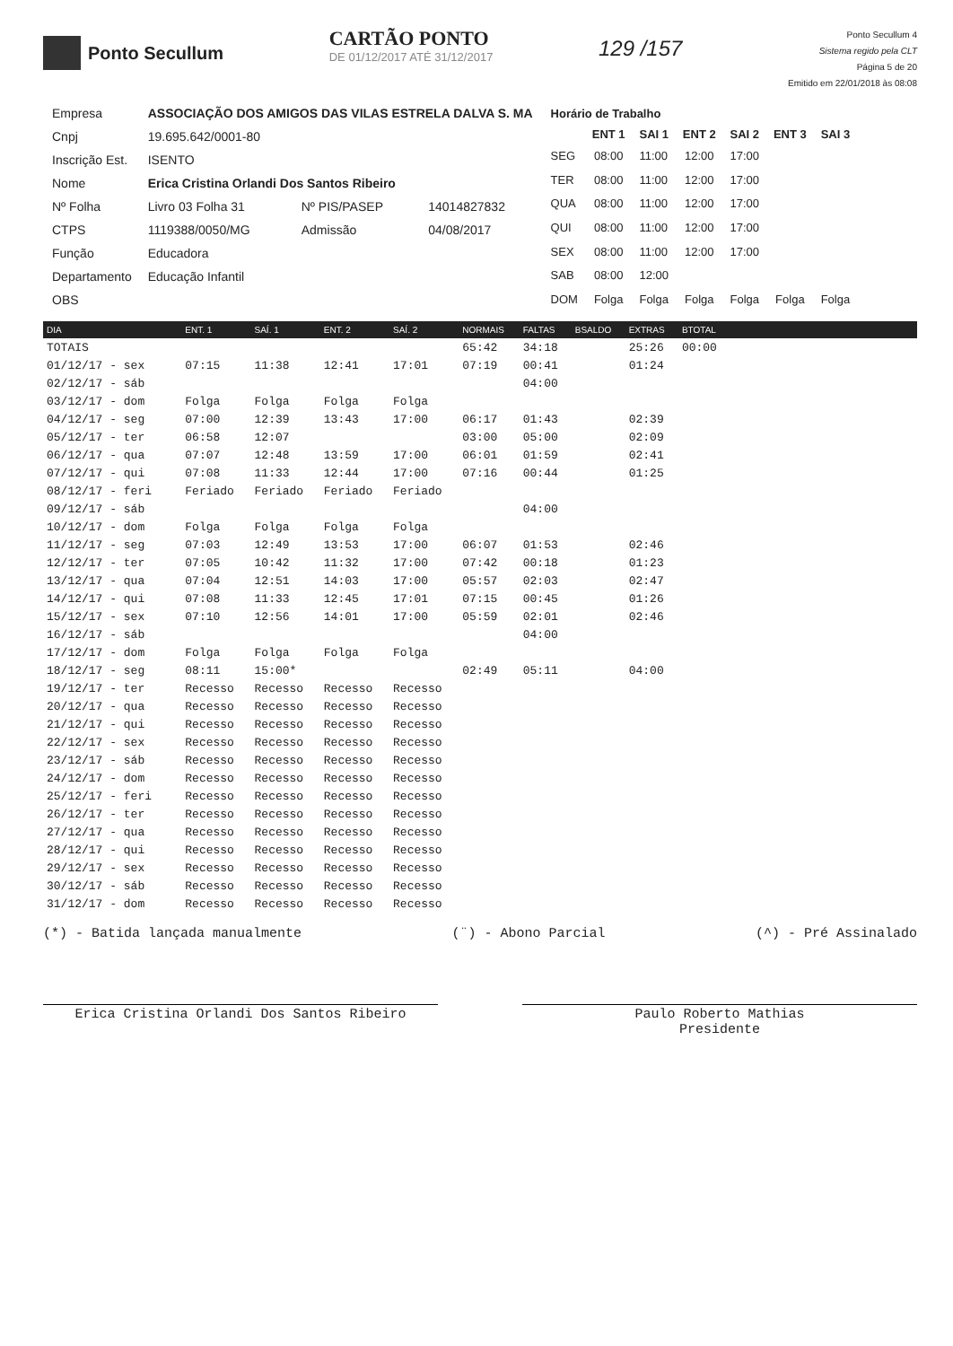Ponto Secullum
CARTÃO PONTO
DE 01/12/2017 ATÉ 31/12/2017
129 /157
Ponto Secullum 4
Sistema regido pela CLT
Página 5 de 20
Emitido em 22/01/2018 às 08:08
| Empresa | ASSOCIAÇÃO DOS AMIGOS DAS VILAS ESTRELA DALVA S. MA | | |
| Cnpj | 19.695.642/0001-80 | | |
| Inscrição Est. | ISENTO | | |
| Nome | Erica Cristina Orlandi Dos Santos Ribeiro | | |
| Nº Folha | Livro 03 Folha 31 | Nº PIS/PASEP | 14014827832 |
| CTPS | 1119388/0050/MG | Admissão | 04/08/2017 |
| Função | Educadora | | |
| Departamento | Educação Infantil | | |
| OBS | | | |
| Horário de Trabalho | | | | | | |
| | ENT 1 | SAI 1 | ENT 2 | SAI 2 | ENT 3 | SAI 3 |
| SEG | 08:00 | 11:00 | 12:00 | 17:00 | | |
| TER | 08:00 | 11:00 | 12:00 | 17:00 | | |
| QUA | 08:00 | 11:00 | 12:00 | 17:00 | | |
| QUI | 08:00 | 11:00 | 12:00 | 17:00 | | |
| SEX | 08:00 | 11:00 | 12:00 | 17:00 | | |
| SAB | 08:00 | 12:00 | | | | |
| DOM | Folga | Folga | Folga | Folga | Folga | Folga |
| DIA | ENT. 1 | SAÍ. 1 | ENT. 2 | SAÍ. 2 | NORMAIS | FALTAS | BSALDO | EXTRAS | BTOTAL | |
| --- | --- | --- | --- | --- | --- | --- | --- | --- | --- | --- |
| TOTAIS | | | | | 65:42 | 34:18 | | 25:26 | 00:00 | |
| 01/12/17 - sex | 07:15 | 11:38 | 12:41 | 17:01 | 07:19 | 00:41 | | 01:24 | | |
| 02/12/17 - sáb | | | | | | 04:00 | | | | |
| 03/12/17 - dom | Folga | Folga | Folga | Folga | | | | | | |
| 04/12/17 - seg | 07:00 | 12:39 | 13:43 | 17:00 | 06:17 | 01:43 | | 02:39 | | |
| 05/12/17 - ter | 06:58 | 12:07 | | | 03:00 | 05:00 | | 02:09 | | |
| 06/12/17 - qua | 07:07 | 12:48 | 13:59 | 17:00 | 06:01 | 01:59 | | 02:41 | | |
| 07/12/17 - qui | 07:08 | 11:33 | 12:44 | 17:00 | 07:16 | 00:44 | | 01:25 | | |
| 08/12/17 - feri | Feriado | Feriado | Feriado | Feriado | | | | | | |
| 09/12/17 - sáb | | | | | | 04:00 | | | | |
| 10/12/17 - dom | Folga | Folga | Folga | Folga | | | | | | |
| 11/12/17 - seg | 07:03 | 12:49 | 13:53 | 17:00 | 06:07 | 01:53 | | 02:46 | | |
| 12/12/17 - ter | 07:05 | 10:42 | 11:32 | 17:00 | 07:42 | 00:18 | | 01:23 | | |
| 13/12/17 - qua | 07:04 | 12:51 | 14:03 | 17:00 | 05:57 | 02:03 | | 02:47 | | |
| 14/12/17 - qui | 07:08 | 11:33 | 12:45 | 17:01 | 07:15 | 00:45 | | 01:26 | | |
| 15/12/17 - sex | 07:10 | 12:56 | 14:01 | 17:00 | 05:59 | 02:01 | | 02:46 | | |
| 16/12/17 - sáb | | | | | | 04:00 | | | | |
| 17/12/17 - dom | Folga | Folga | Folga | Folga | | | | | | |
| 18/12/17 - seg | 08:11 | 15:00* | | | 02:49 | 05:11 | | 04:00 | | |
| 19/12/17 - ter | Recesso | Recesso | Recesso | Recesso | | | | | | |
| 20/12/17 - qua | Recesso | Recesso | Recesso | Recesso | | | | | | |
| 21/12/17 - qui | Recesso | Recesso | Recesso | Recesso | | | | | | |
| 22/12/17 - sex | Recesso | Recesso | Recesso | Recesso | | | | | | |
| 23/12/17 - sáb | Recesso | Recesso | Recesso | Recesso | | | | | | |
| 24/12/17 - dom | Recesso | Recesso | Recesso | Recesso | | | | | | |
| 25/12/17 - feri | Recesso | Recesso | Recesso | Recesso | | | | | | |
| 26/12/17 - ter | Recesso | Recesso | Recesso | Recesso | | | | | | |
| 27/12/17 - qua | Recesso | Recesso | Recesso | Recesso | | | | | | |
| 28/12/17 - qui | Recesso | Recesso | Recesso | Recesso | | | | | | |
| 29/12/17 - sex | Recesso | Recesso | Recesso | Recesso | | | | | | |
| 30/12/17 - sáb | Recesso | Recesso | Recesso | Recesso | | | | | | |
| 31/12/17 - dom | Recesso | Recesso | Recesso | Recesso | | | | | | |
(*) - Batida lançada manualmente (¨) - Abono Parcial (^) - Pré Assinalado
Erica Cristina Orlandi Dos Santos Ribeiro Paulo Roberto Mathias
Presidente